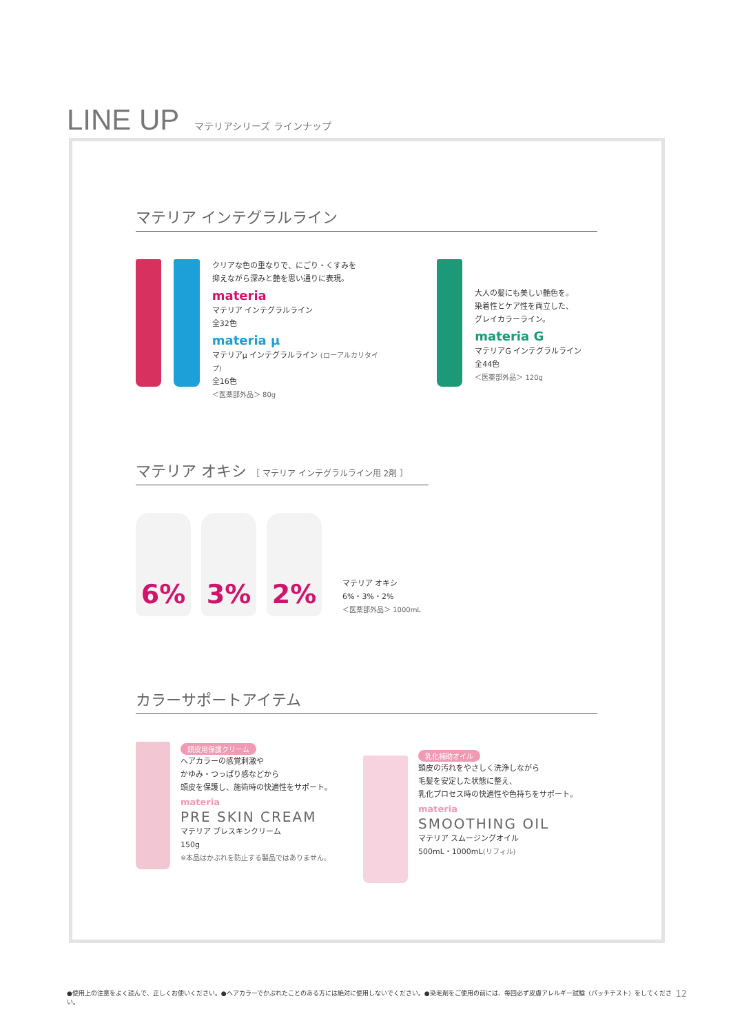LINE UP
マテリアシリーズ ラインナップ
マテリア インテグラルライン
クリアな色の重なりで、にごり・くすみを
抑えながら深みと艶を思い通りに表現。
materia
マテリア インテグラルライン
全32色
materia µ
マテリアµ インテグラルライン (ローアルカリタイプ)
全16色
＜医薬部外品＞ 80g
大人の髪にも美しい艶色を。
染着性とケア性を両立した、
グレイカラーライン。
materia G
マテリアG インテグラルライン
全44色
＜医薬部外品＞ 120g
マテリア オキシ ［ マテリア インテグラルライン用 2剤 ］
6%
3%
2%
マテリア オキシ
6%・3%・2%
＜医薬部外品＞ 1000mL
カラーサポートアイテム
頭皮用保護クリーム
ヘアカラーの感覚刺激や
かゆみ・つっぱり感などから
頭皮を保護し、施術時の快適性をサポート。
materia
PRE SKIN CREAM
マテリア プレスキンクリーム
150g
※本品はかぶれを防止する製品ではありません。
乳化補助オイル
頭皮の汚れをやさしく洗浄しながら
毛髪を安定した状態に整え、
乳化プロセス時の快適性や色持ちをサポート。
materia
SMOOTHING OIL
マテリア スムージングオイル
500mL・1000mL(リフィル)
●使用上の注意をよく読んで、正しくお使いください。●ヘアカラーでかぶれたことのある方には絶対に使用しないでください。●染毛剤をご使用の前には、毎回必ず皮膚アレルギー試験（パッチテスト）をしてください。 12